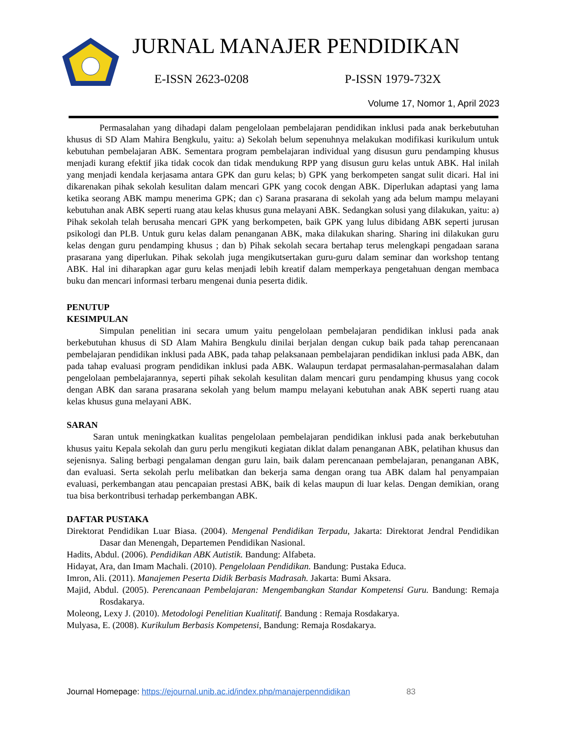JURNAL MANAJER PENDIDIKAN
E-ISSN 2623-0208 P-ISSN 1979-732X
Volume 17, Nomor 1, April 2023
Permasalahan yang dihadapi dalam pengelolaan pembelajaran pendidikan inklusi pada anak berkebutuhan khusus di SD Alam Mahira Bengkulu, yaitu: a) Sekolah belum sepenuhnya melakukan modifikasi kurikulum untuk kebutuhan pembelajaran ABK. Sementara program pembelajaran individual yang disusun guru pendamping khusus menjadi kurang efektif jika tidak cocok dan tidak mendukung RPP yang disusun guru kelas untuk ABK. Hal inilah yang menjadi kendala kerjasama antara GPK dan guru kelas; b) GPK yang berkompeten sangat sulit dicari. Hal ini dikarenakan pihak sekolah kesulitan dalam mencari GPK yang cocok dengan ABK. Diperlukan adaptasi yang lama ketika seorang ABK mampu menerima GPK; dan c) Sarana prasarana di sekolah yang ada belum mampu melayani kebutuhan anak ABK seperti ruang atau kelas khusus guna melayani ABK. Sedangkan solusi yang dilakukan, yaitu: a) Pihak sekolah telah berusaha mencari GPK yang berkompeten, baik GPK yang lulus dibidang ABK seperti jurusan psikologi dan PLB. Untuk guru kelas dalam penanganan ABK, maka dilakukan sharing. Sharing ini dilakukan guru kelas dengan guru pendamping khusus ; dan b) Pihak sekolah secara bertahap terus melengkapi pengadaan sarana prasarana yang diperlukan. Pihak sekolah juga mengikutsertakan guru-guru dalam seminar dan workshop tentang ABK. Hal ini diharapkan agar guru kelas menjadi lebih kreatif dalam memperkaya pengetahuan dengan membaca buku dan mencari informasi terbaru mengenai dunia peserta didik.
PENUTUP
KESIMPULAN
Simpulan penelitian ini secara umum yaitu pengelolaan pembelajaran pendidikan inklusi pada anak berkebutuhan khusus di SD Alam Mahira Bengkulu dinilai berjalan dengan cukup baik pada tahap perencanaan pembelajaran pendidikan inklusi pada ABK, pada tahap pelaksanaan pembelajaran pendidikan inklusi pada ABK, dan pada tahap evaluasi program pendidikan inklusi pada ABK. Walaupun terdapat permasalahan-permasalahan dalam pengelolaan pembelajarannya, seperti pihak sekolah kesulitan dalam mencari guru pendamping khusus yang cocok dengan ABK dan sarana prasarana sekolah yang belum mampu melayani kebutuhan anak ABK seperti ruang atau kelas khusus guna melayani ABK.
SARAN
Saran untuk meningkatkan kualitas pengelolaan pembelajaran pendidikan inklusi pada anak berkebutuhan khusus yaitu Kepala sekolah dan guru perlu mengikuti kegiatan diklat dalam penanganan ABK, pelatihan khusus dan sejenisnya. Saling berbagi pengalaman dengan guru lain, baik dalam perencanaan pembelajaran, penanganan ABK, dan evaluasi. Serta sekolah perlu melibatkan dan bekerja sama dengan orang tua ABK dalam hal penyampaian evaluasi, perkembangan atau pencapaian prestasi ABK, baik di kelas maupun di luar kelas. Dengan demikian, orang tua bisa berkontribusi terhadap perkembangan ABK.
DAFTAR PUSTAKA
Direktorat Pendidikan Luar Biasa. (2004). Mengenal Pendidikan Terpadu, Jakarta: Direktorat Jendral Pendidikan Dasar dan Menengah, Departemen Pendidikan Nasional.
Hadits, Abdul. (2006). Pendidikan ABK Autistik. Bandung: Alfabeta.
Hidayat, Ara, dan Imam Machali. (2010). Pengelolaan Pendidikan. Bandung: Pustaka Educa.
Imron, Ali. (2011). Manajemen Peserta Didik Berbasis Madrasah. Jakarta: Bumi Aksara.
Majid, Abdul. (2005). Perencanaan Pembelajaran: Mengembangkan Standar Kompetensi Guru. Bandung: Remaja Rosdakarya.
Moleong, Lexy J. (2010). Metodologi Penelitian Kualitatif. Bandung : Remaja Rosdakarya.
Mulyasa, E. (2008). Kurikulum Berbasis Kompetensi, Bandung: Remaja Rosdakarya.
Journal Homepage: https://ejournal.unib.ac.id/index.php/manajerpenndidikan 83